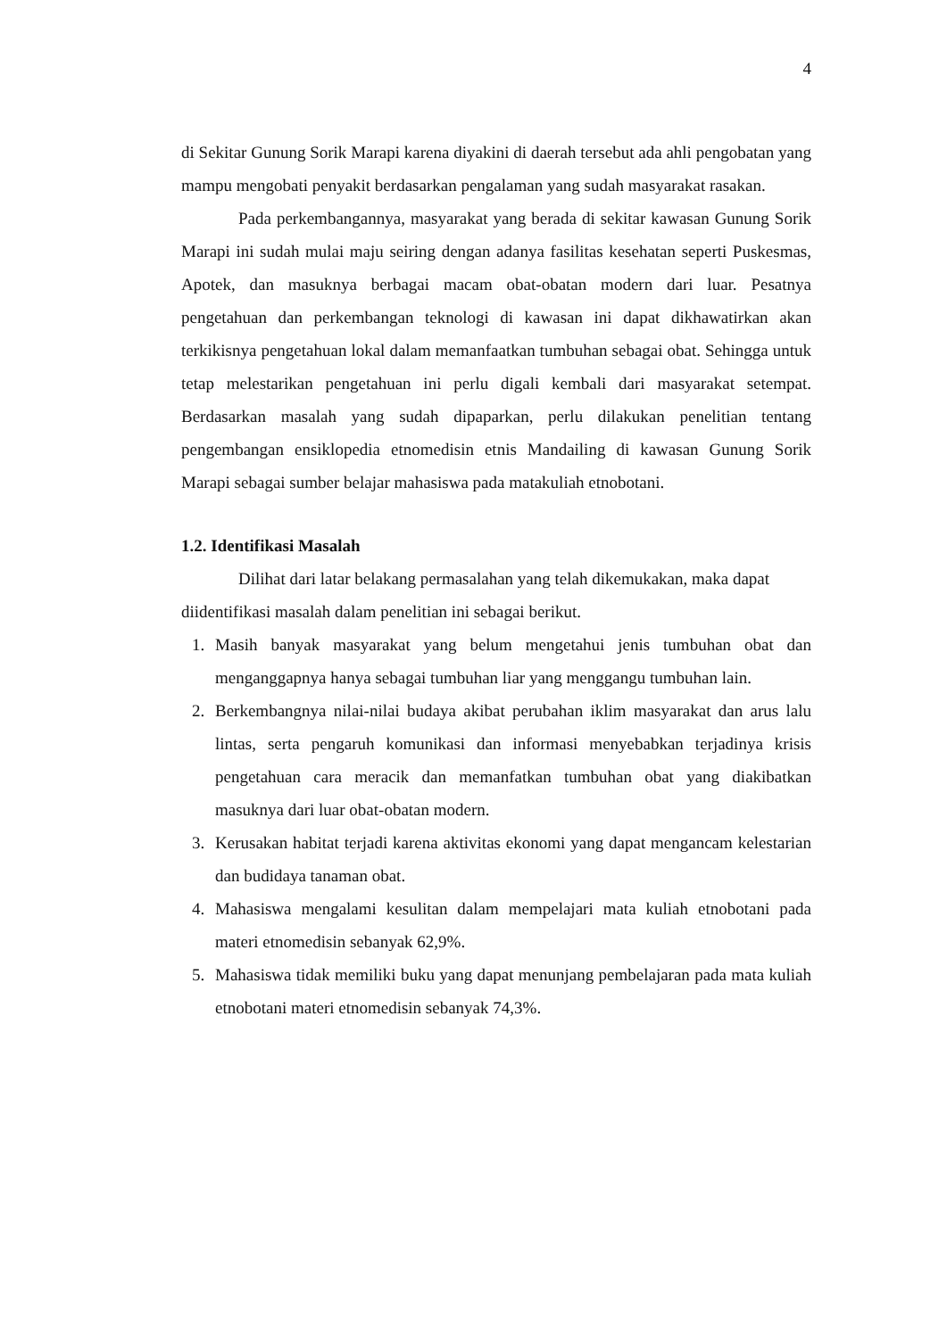4
di Sekitar Gunung Sorik Marapi karena diyakini di daerah tersebut ada ahli pengobatan yang mampu mengobati penyakit berdasarkan pengalaman yang sudah masyarakat rasakan.
Pada perkembangannya, masyarakat yang berada di sekitar kawasan Gunung Sorik Marapi ini sudah mulai maju seiring dengan adanya fasilitas kesehatan seperti Puskesmas, Apotek, dan masuknya berbagai macam obat-obatan modern dari luar. Pesatnya pengetahuan dan perkembangan teknologi di kawasan ini dapat dikhawatirkan akan terkikisnya pengetahuan lokal dalam memanfaatkan tumbuhan sebagai obat. Sehingga untuk tetap melestarikan pengetahuan ini perlu digali kembali dari masyarakat setempat. Berdasarkan masalah yang sudah dipaparkan, perlu dilakukan penelitian tentang pengembangan ensiklopedia etnomedisin etnis Mandailing di kawasan Gunung Sorik Marapi sebagai sumber belajar mahasiswa pada matakuliah etnobotani.
1.2. Identifikasi Masalah
Dilihat dari latar belakang permasalahan yang telah dikemukakan, maka dapat diidentifikasi masalah dalam penelitian ini sebagai berikut.
1. Masih banyak masyarakat yang belum mengetahui jenis tumbuhan obat dan menganggapnya hanya sebagai tumbuhan liar yang menggangu tumbuhan lain.
2. Berkembangnya nilai-nilai budaya akibat perubahan iklim masyarakat dan arus lalu lintas, serta pengaruh komunikasi dan informasi menyebabkan terjadinya krisis pengetahuan cara meracik dan memanfatkan tumbuhan obat yang diakibatkan masuknya dari luar obat-obatan modern.
3. Kerusakan habitat terjadi karena aktivitas ekonomi yang dapat mengancam kelestarian dan budidaya tanaman obat.
4. Mahasiswa mengalami kesulitan dalam mempelajari mata kuliah etnobotani pada materi etnomedisin sebanyak 62,9%.
5. Mahasiswa tidak memiliki buku yang dapat menunjang pembelajaran pada mata kuliah etnobotani materi etnomedisin sebanyak 74,3%.